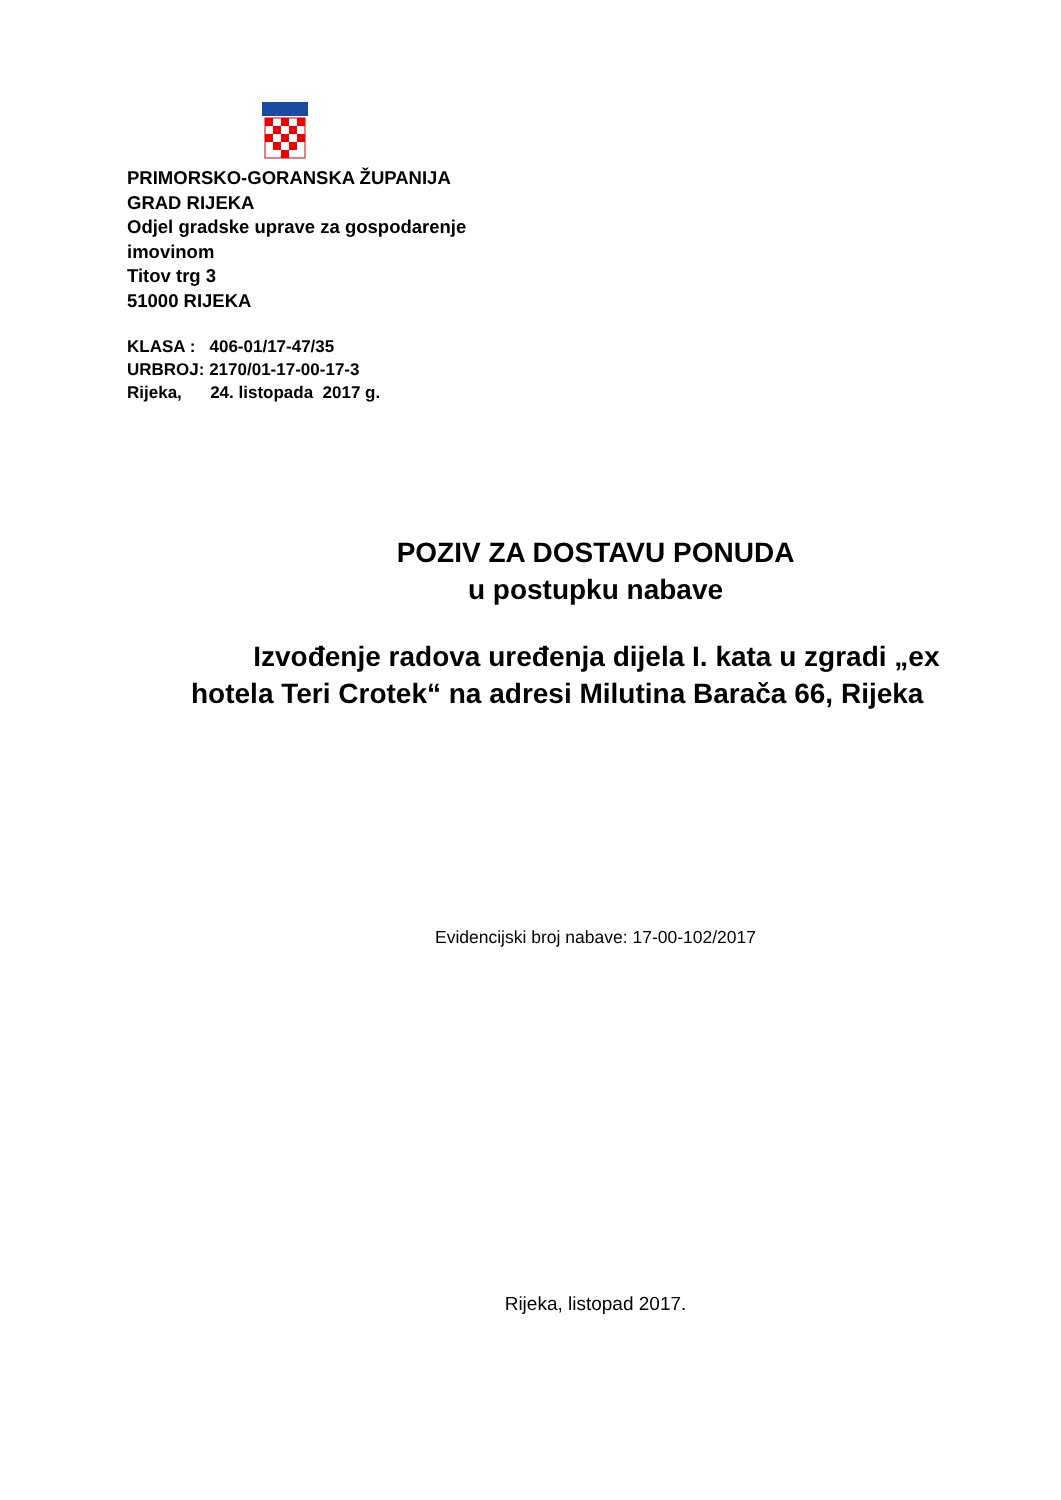PRIMORSKO-GORANSKA ŽUPANIJA
GRAD RIJEKA
Odjel gradske uprave za gospodarenje
imovinom
Titov trg 3
51000 RIJEKA
KLASA : 406-01/17-47/35
URBROJ: 2170/01-17-00-17-3
Rijeka, 24. listopada 2017 g.
POZIV ZA DOSTAVU PONUDA
u postupku nabave
Izvođenje radova uređenja dijela I. kata u zgradi „ex hotela Teri Crotek“ na adresi Milutina Barača 66, Rijeka
Evidencijski broj nabave: 17-00-102/2017
Rijeka, listopad 2017.